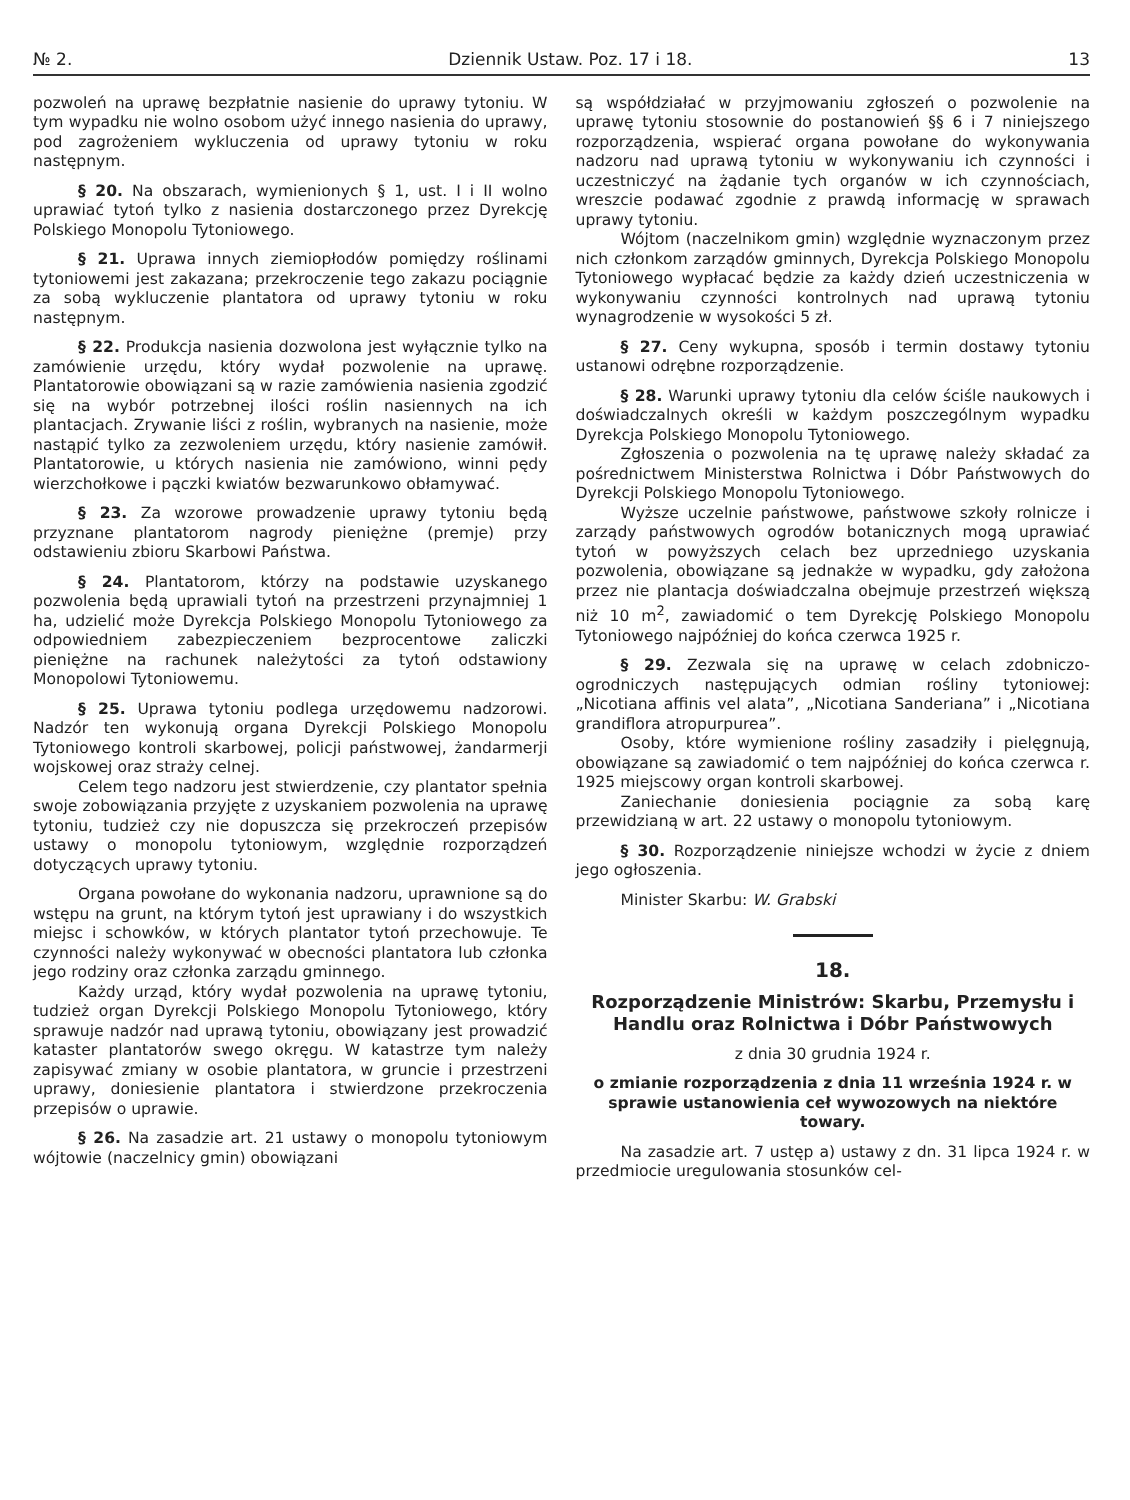№ 2. Dziennik Ustaw. Poz. 17 i 18. 13
pozwoleń na uprawę bezpłatnie nasienie do uprawy tytoniu. W tym wypadku nie wolno osobom użyć innego nasienia do uprawy, pod zagrożeniem wykluczenia od uprawy tytoniu w roku następnym.
§ 20. Na obszarach, wymienionych § 1, ust. I i II wolno uprawiać tytoń tylko z nasienia dostarczonego przez Dyrekcję Polskiego Monopolu Tytoniowego.
§ 21. Uprawa innych ziemiopłodów pomiędzy roślinami tytoniowemi jest zakazana; przekroczenie tego zakazu pociągnie za sobą wykluczenie plantatora od uprawy tytoniu w roku następnym.
§ 22. Produkcja nasienia dozwolona jest wyłącznie tylko na zamówienie urzędu, który wydał pozwolenie na uprawę. Plantatorowie obowiązani są w razie zamówienia nasienia zgodzić się na wybór potrzebnej ilości roślin nasiennych na ich plantacjach. Zrywanie liści z roślin, wybranych na nasienie, może nastąpić tylko za zezwoleniem urzędu, który nasienie zamówił. Plantatorowie, u których nasienia nie zamówiono, winni pędy wierzchołkowe i pączki kwiatów bezwarunkowo obłamywać.
§ 23. Za wzorowe prowadzenie uprawy tytoniu będą przyznane plantatorom nagrody pieniężne (premje) przy odstawieniu zbioru Skarbowi Państwa.
§ 24. Plantatorom, którzy na podstawie uzyskanego pozwolenia będą uprawiali tytoń na przestrzeni przynajmniej 1 ha, udzielić może Dyrekcja Polskiego Monopolu Tytoniowego za odpowiedniem zabezpieczeniem bezprocentowe zaliczki pieniężne na rachunek należytości za tytoń odstawiony Monopolowi Tytoniowemu.
§ 25. Uprawa tytoniu podlega urzędowemu nadzorowi. Nadzór ten wykonują organa Dyrekcji Polskiego Monopolu Tytoniowego kontroli skarbowej, policji państwowej, żandarmerji wojskowej oraz straży celnej.
Celem tego nadzoru jest stwierdzenie, czy plantator spełnia swoje zobowiązania przyjęte z uzyskaniem pozwolenia na uprawę tytoniu, tudzież czy nie dopuszcza się przekroczeń przepisów ustawy o monopolu tytoniowym, względnie rozporządzeń dotyczących uprawy tytoniu.
Organa powołane do wykonania nadzoru, uprawnione są do wstępu na grunt, na którym tytoń jest uprawiany i do wszystkich miejsc i schowków, w których plantator tytoń przechowuje. Te czynności należy wykonywać w obecności plantatora lub członka jego rodziny oraz członka zarządu gminnego.
Każdy urząd, który wydał pozwolenia na uprawę tytoniu, tudzież organ Dyrekcji Polskiego Monopolu Tytoniowego, który sprawuje nadzór nad uprawą tytoniu, obowiązany jest prowadzić kataster plantatorów swego okręgu. W katastrze tym należy zapisywać zmiany w osobie plantatora, w gruncie i przestrzeni uprawy, doniesienie plantatora i stwierdzone przekroczenia przepisów o uprawie.
§ 26. Na zasadzie art. 21 ustawy o monopolu tytoniowym wójtowie (naczelnicy gmin) obowiązani
są współdziałać w przyjmowaniu zgłoszeń o pozwolenie na uprawę tytoniu stosownie do postanowień §§ 6 i 7 niniejszego rozporządzenia, wspierać organa powołane do wykonywania nadzoru nad uprawą tytoniu w wykonywaniu ich czynności i uczestniczyć na żądanie tych organów w ich czynnościach, wreszcie podawać zgodnie z prawdą informację w sprawach uprawy tytoniu.
Wójtom (naczelnikom gmin) względnie wyznaczonym przez nich członkom zarządów gminnych, Dyrekcja Polskiego Monopolu Tytoniowego wypłacać będzie za każdy dzień uczestniczenia w wykonywaniu czynności kontrolnych nad uprawą tytoniu wynagrodzenie w wysokości 5 zł.
§ 27. Ceny wykupna, sposób i termin dostawy tytoniu ustanowi odrębne rozporządzenie.
§ 28. Warunki uprawy tytoniu dla celów ściśle naukowych i doświadczalnych określi w każdym poszczególnym wypadku Dyrekcja Polskiego Monopolu Tytoniowego.
Zgłoszenia o pozwolenia na tę uprawę należy składać za pośrednictwem Ministerstwa Rolnictwa i Dóbr Państwowych do Dyrekcji Polskiego Monopolu Tytoniowego.
Wyższe uczelnie państwowe, państwowe szkoły rolnicze i zarządy państwowych ogrodów botanicznych mogą uprawiać tytoń w powyższych celach bez uprzedniego uzyskania pozwolenia, obowiązane są jednakże w wypadku, gdy założona przez nie plantacja doświadczalna obejmuje przestrzeń większą niż 10 m<sup>2</sup>, zawiadomić o tem Dyrekcję Polskiego Monopolu Tytoniowego najpóźniej do końca czerwca 1925 r.
§ 29. Zezwala się na uprawę w celach zdobniczo-ogrodniczych następujących odmian rośliny tytoniowej: „Nicotiana affinis vel alata”, „Nicotiana Sanderiana” i „Nicotiana grandiflora atropurpurea”.
Osoby, które wymienione rośliny zasadziły i pielęgnują, obowiązane są zawiadomić o tem najpóźniej do końca czerwca r. 1925 miejscowy organ kontroli skarbowej.
Zaniechanie doniesienia pociągnie za sobą karę przewidzianą w art. 22 ustawy o monopolu tytoniowym.
§ 30. Rozporządzenie niniejsze wchodzi w życie z dniem jego ogłoszenia.
Minister Skarbu: W. Grabski
18.
Rozporządzenie Ministrów: Skarbu, Przemysłu i Handlu oraz Rolnictwa i Dóbr Państwowych
z dnia 30 grudnia 1924 r.
o zmianie rozporządzenia z dnia 11 września 1924 r. w sprawie ustanowienia ceł wywozowych na niektóre towary.
Na zasadzie art. 7 ustęp a) ustawy z dn. 31 lipca 1924 r. w przedmiocie uregulowania stosunków cel-